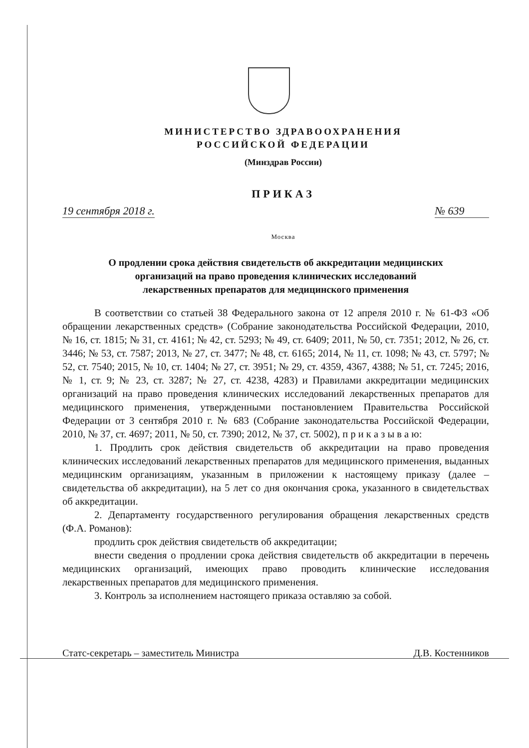МИНИСТЕРСТВО ЗДРАВООХРАНЕНИЯ
РОССИЙСКОЙ ФЕДЕРАЦИИ
(Минздрав России)
ПРИКАЗ
19 сентября 2018 г. № 639
Москва
О продлении срока действия свидетельств об аккредитации медицинских
организаций на право проведения клинических исследований
лекарственных препаратов для медицинского применения
В соответствии со статьей 38 Федерального закона от 12 апреля 2010 г. № 61-ФЗ «Об обращении лекарственных средств» (Собрание законодательства Российской Федерации, 2010, № 16, ст. 1815; № 31, ст. 4161; № 42, ст. 5293; № 49, ст. 6409; 2011, № 50, ст. 7351; 2012, № 26, ст. 3446; № 53, ст. 7587; 2013, № 27, ст. 3477; № 48, ст. 6165; 2014, № 11, ст. 1098; № 43, ст. 5797; № 52, ст. 7540; 2015, № 10, ст. 1404; № 27, ст. 3951; № 29, ст. 4359, 4367, 4388; № 51, ст. 7245; 2016, № 1, ст. 9; № 23, ст. 3287; № 27, ст. 4238, 4283) и Правилами аккредитации медицинских организаций на право проведения клинических исследований лекарственных препаратов для медицинского применения, утвержденными постановлением Правительства Российской Федерации от 3 сентября 2010 г. № 683 (Собрание законодательства Российской Федерации, 2010, № 37, ст. 4697; 2011, № 50, ст. 7390; 2012, № 37, ст. 5002), п р и к а з ы в а ю:
1. Продлить срок действия свидетельств об аккредитации на право проведения клинических исследований лекарственных препаратов для медицинского применения, выданных медицинским организациям, указанным в приложении к настоящему приказу (далее – свидетельства об аккредитации), на 5 лет со дня окончания срока, указанного в свидетельствах об аккредитации.
2. Департаменту государственного регулирования обращения лекарственных средств (Ф.А. Романов):
продлить срок действия свидетельств об аккредитации;
внести сведения о продлении срока действия свидетельств об аккредитации в перечень медицинских организаций, имеющих право проводить клинические исследования лекарственных препаратов для медицинского применения.
3. Контроль за исполнением настоящего приказа оставляю за собой.
Статс-секретарь – заместитель Министра Д.В. Костенников